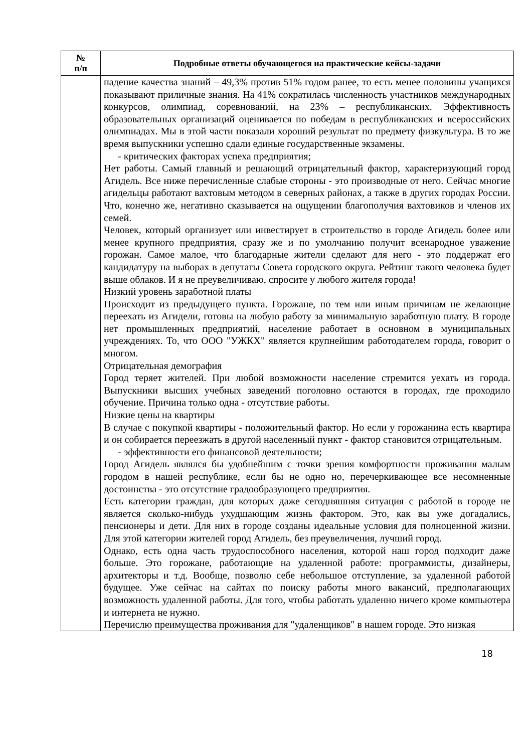| № п/п | Подробные ответы обучающегося на практические кейсы-задачи |
| --- | --- |
| | падение качества знаний – 49,3% против 51% годом ранее, то есть менее половины учащихся показывают приличные знания. На 41% сократилась численность участников международных конкурсов, олимпиад, соревнований, на 23% – республиканских. Эффективность образовательных организаций оценивается по победам в республиканских и всероссийских олимпиадах. Мы в этой части показали хороший результат по предмету физкультура. В то же время выпускники успешно сдали единые государственные экзамены. - критических факторах успеха предприятия; Нет работы. Самый главный и решающий отрицательный фактор, характеризующий город Агидель. Все ниже перечисленные слабые стороны - это производные от него. Сейчас многие агидельцы работают вахтовым методом в северных районах, а также в других городах России. Что, конечно же, негативно сказывается на ощущении благополучия вахтовиков и членов их семей. Человек, который организует или инвестирует в строительство в городе Агидель более или менее крупного предприятия, сразу же и по умолчанию получит всенародное уважение горожан. Самое малое, что благодарные жители сделают для него - это поддержат его кандидатуру на выборах в депутаты Совета городского округа. Рейтинг такого человека будет выше облаков. И я не преувеличиваю, спросите у любого жителя города! Низкий уровень заработной платы Происходит из предыдущего пункта. Горожане, по тем или иным причинам не желающие переехать из Агидели, готовы на любую работу за минимальную заработную плату. В городе нет промышленных предприятий, население работает в основном в муниципальных учреждениях. То, что ООО "УЖКХ" является крупнейшим работодателем города, говорит о многом. Отрицательная демография Город теряет жителей. При любой возможности население стремится уехать из города. Выпускники высших учебных заведений поголовно остаются в городах, где проходило обучение. Причина только одна - отсутствие работы. Низкие цены на квартиры В случае с покупкой квартиры - положительный фактор. Но если у горожанина есть квартира и он собирается переезжать в другой населенный пункт - фактор становится отрицательным. - эффективности его финансовой деятельности; Город Агидель являлся бы удобнейшим с точки зрения комфортности проживания малым городом в нашей республике, если бы не одно но, перечеркивающее все несомненные достоинства - это отсутствие градообразующего предприятия. Есть категории граждан, для которых даже сегодняшняя ситуация с работой в городе не является сколько-нибудь ухудшающим жизнь фактором. Это, как вы уже догадались, пенсионеры и дети. Для них в городе созданы идеальные условия для полноценной жизни. Для этой категории жителей город Агидель, без преувеличения, лучший город. Однако, есть одна часть трудоспособного населения, которой наш город подходит даже больше. Это горожане, работающие на удаленной работе: программисты, дизайнеры, архитекторы и т.д. Вообще, позволю себе небольшое отступление, за удаленной работой будущее. Уже сейчас на сайтах по поиску работы много вакансий, предполагающих возможность удаленной работы. Для того, чтобы работать удаленно ничего кроме компьютера и интернета не нужно. Перечислю преимущества проживания для "удаленщиков" в нашем городе. Это низкая |
18